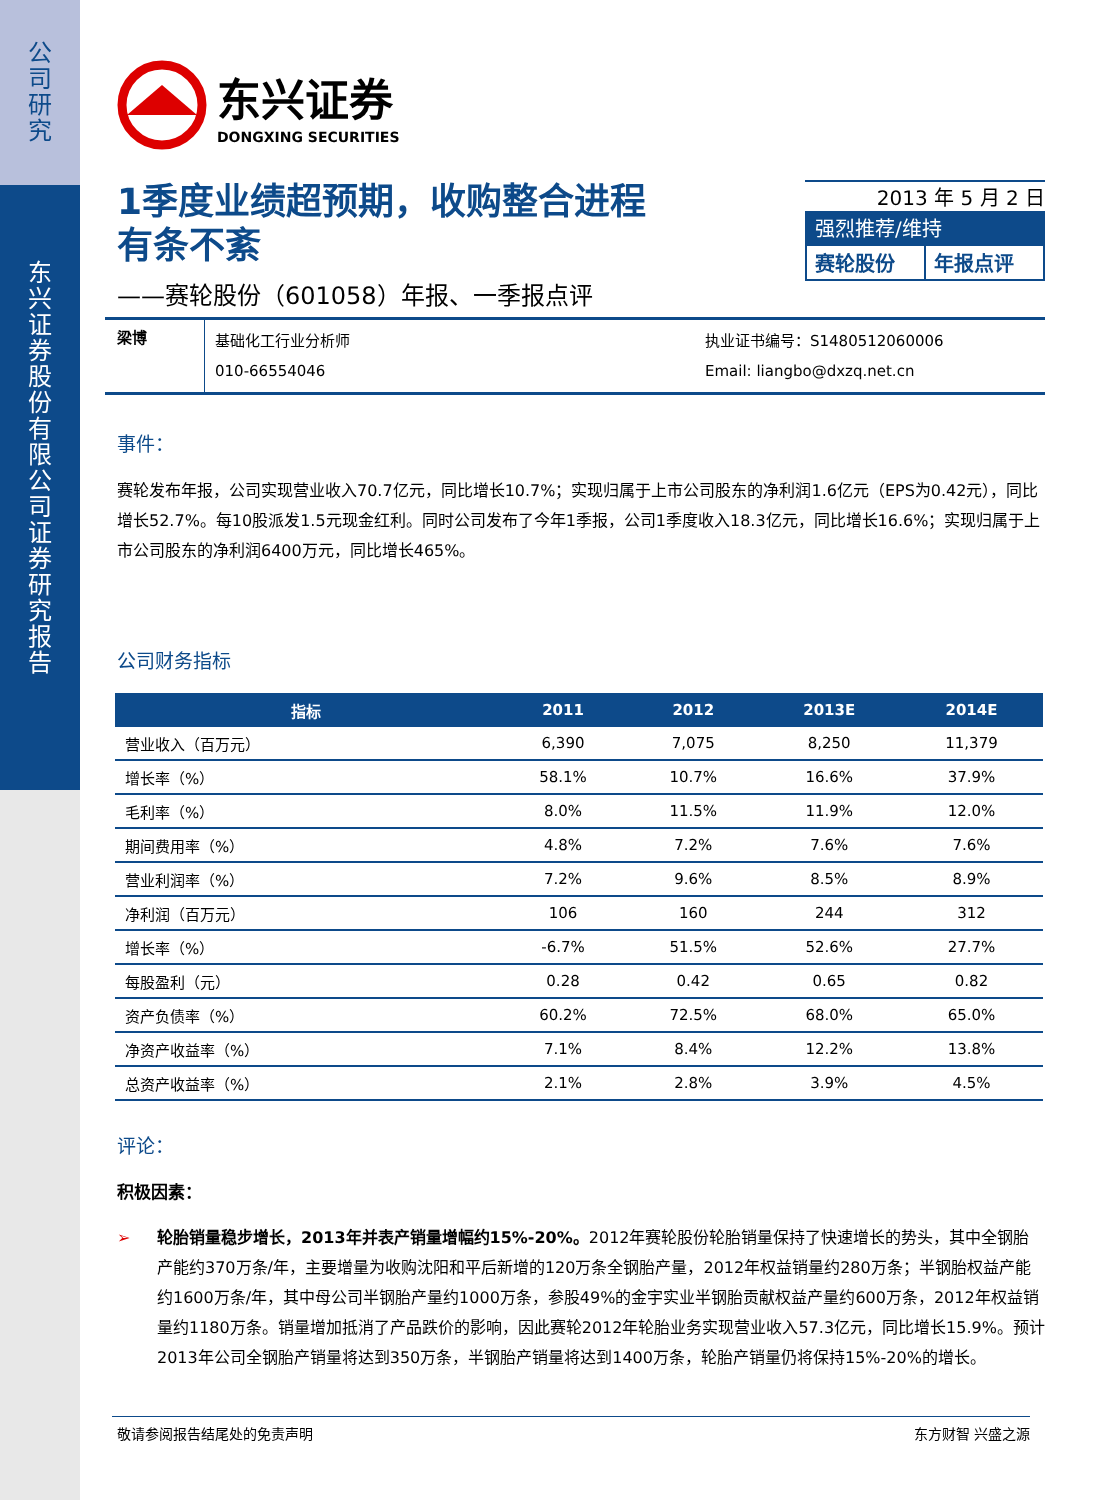公司研究
东兴证券股份有限公司证券研究报告
东兴证券
DONGXING SECURITIES
1季度业绩超预期，收购整合进程
有条不紊
——赛轮股份（601058）年报、一季报点评
2013 年 5 月 2 日
强烈推荐/维持
赛轮股份 年报点评
梁博
基础化工行业分析师
010-66554046
执业证书编号：S1480512060006
Email: liangbo@dxzq.net.cn
事件：
赛轮发布年报，公司实现营业收入70.7亿元，同比增长10.7%；实现归属于上市公司股东的净利润1.6亿元（EPS为0.42元），同比增长52.7%。每10股派发1.5元现金红利。同时公司发布了今年1季报，公司1季度收入18.3亿元，同比增长16.6%；实现归属于上市公司股东的净利润6400万元，同比增长465%。
公司财务指标
| 指标 | 2011 | 2012 | 2013E | 2014E |
| --- | --- | --- | --- | --- |
| 营业收入（百万元） | 6,390 | 7,075 | 8,250 | 11,379 |
| 增长率（%） | 58.1% | 10.7% | 16.6% | 37.9% |
| 毛利率（%） | 8.0% | 11.5% | 11.9% | 12.0% |
| 期间费用率（%） | 4.8% | 7.2% | 7.6% | 7.6% |
| 营业利润率（%） | 7.2% | 9.6% | 8.5% | 8.9% |
| 净利润（百万元） | 106 | 160 | 244 | 312 |
| 增长率（%） | -6.7% | 51.5% | 52.6% | 27.7% |
| 每股盈利（元） | 0.28 | 0.42 | 0.65 | 0.82 |
| 资产负债率（%） | 60.2% | 72.5% | 68.0% | 65.0% |
| 净资产收益率（%） | 7.1% | 8.4% | 12.2% | 13.8% |
| 总资产收益率（%） | 2.1% | 2.8% | 3.9% | 4.5% |
评论：
积极因素：
➢ 轮胎销量稳步增长，2013年并表产销量增幅约15%-20%。2012年赛轮股份轮胎销量保持了快速增长的势头，其中全钢胎产能约370万条/年，主要增量为收购沈阳和平后新增的120万条全钢胎产量，2012年权益销量约280万条；半钢胎权益产能约1600万条/年，其中母公司半钢胎产量约1000万条，参股49%的金宇实业半钢胎贡献权益产量约600万条，2012年权益销量约1180万条。销量增加抵消了产品跌价的影响，因此赛轮2012年轮胎业务实现营业收入57.3亿元，同比增长15.9%。预计2013年公司全钢胎产销量将达到350万条，半钢胎产销量将达到1400万条，轮胎产销量仍将保持15%-20%的增长。
敬请参阅报告结尾处的免责声明 东方财智 兴盛之源